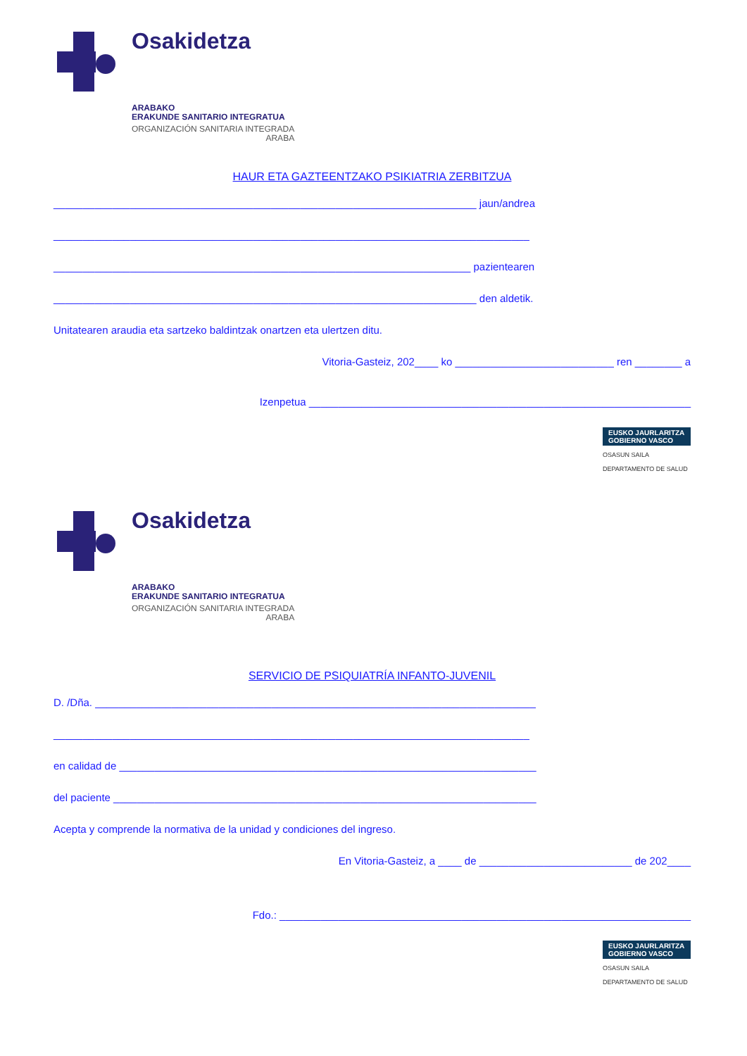Osakidetza
ARABAKO
ERAKUNDE SANITARIO INTEGRATUA
ORGANIZACIÓN SANITARIA INTEGRADA
ARABA
HAUR ETA GAZTEENTZAKO PSIKIATRIA ZERBITZUA
________________________________________________________________________ jaun/andrea
_________________________________________________________________________________
_______________________________________________________________________ pazientearen
________________________________________________________________________ den aldetik.
Unitatearen araudia eta sartzeko baldintzak onartzen eta ulertzen ditu.
Vitoria-Gasteiz, 202____ ko ___________________________ ren ________ a
Izenpetua _________________________________________________________________
EUSKO JAURLARITZA
GOBIERNO VASCO
OSASUN SAILA
DEPARTAMENTO DE SALUD
Osakidetza
ARABAKO
ERAKUNDE SANITARIO INTEGRATUA
ORGANIZACIÓN SANITARIA INTEGRADA
ARABA
SERVICIO DE PSIQUIATRÍA INFANTO-JUVENIL
D. /Dña. ___________________________________________________________________________
_________________________________________________________________________________
en calidad de _______________________________________________________________________
del paciente ________________________________________________________________________
Acepta y comprende la normativa de la unidad y condiciones del ingreso.
En Vitoria-Gasteiz, a ____ de __________________________ de 202____
Fdo.: ______________________________________________________________________
EUSKO JAURLARITZA
GOBIERNO VASCO
OSASUN SAILA
DEPARTAMENTO DE SALUD